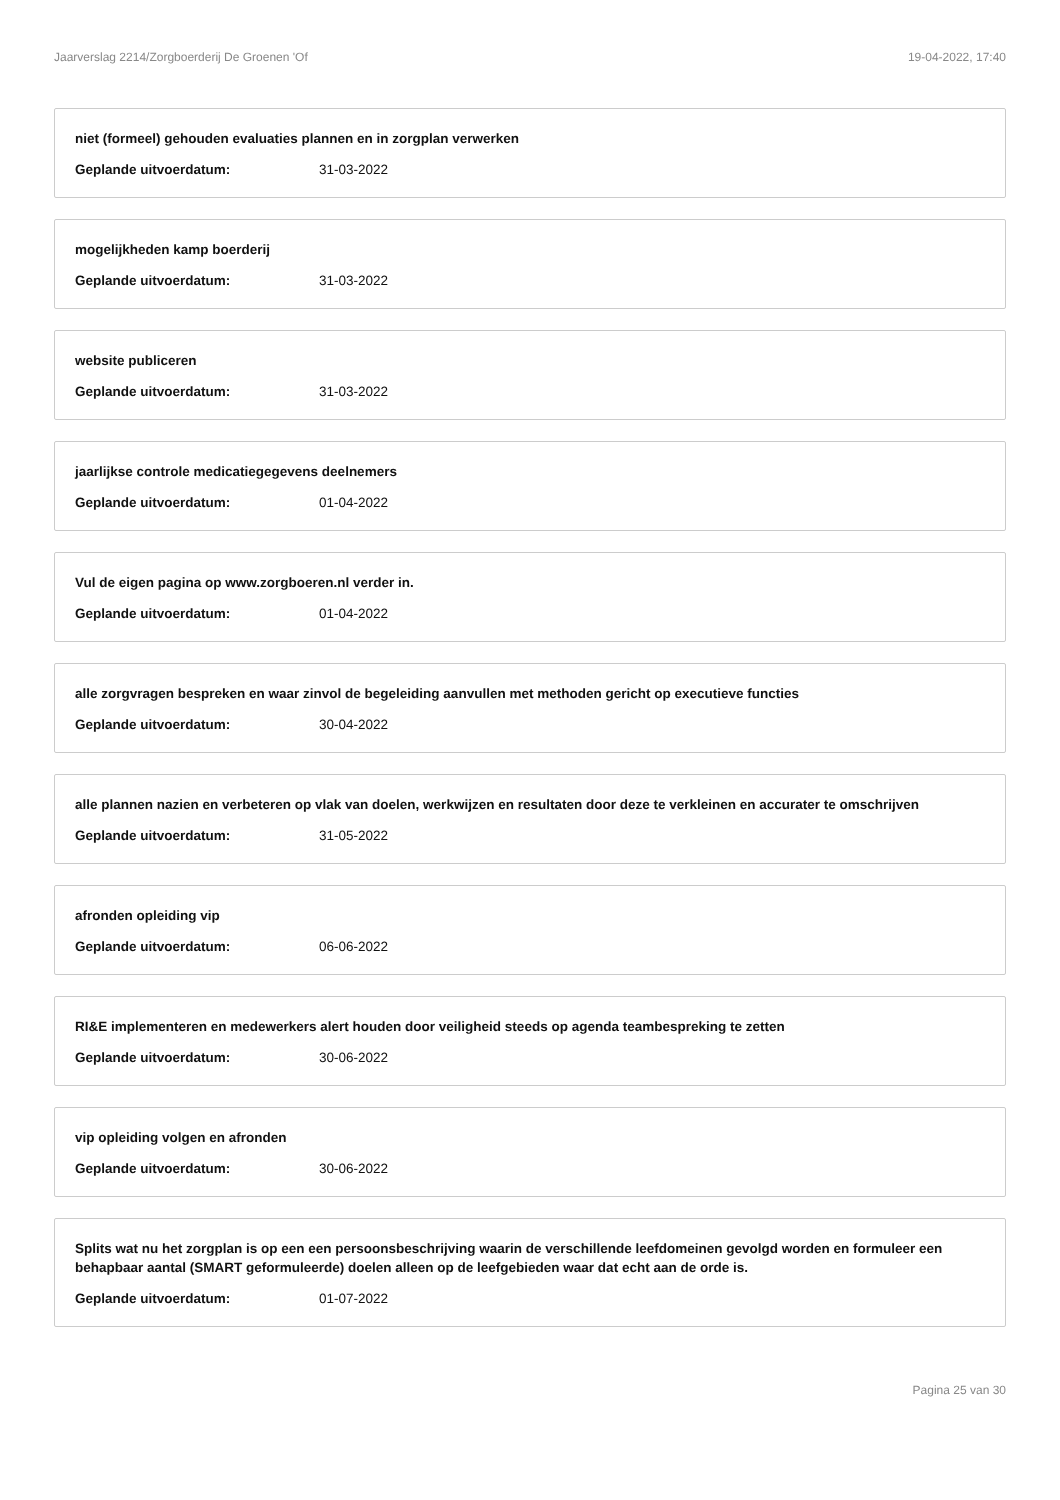Jaarverslag 2214/Zorgboerderij De Groenen 'Of 19-04-2022, 17:40
niet (formeel) gehouden evaluaties plannen en in zorgplan verwerken
Geplande uitvoerdatum: 31-03-2022
mogelijkheden kamp boerderij
Geplande uitvoerdatum: 31-03-2022
website publiceren
Geplande uitvoerdatum: 31-03-2022
jaarlijkse controle medicatiegegevens deelnemers
Geplande uitvoerdatum: 01-04-2022
Vul de eigen pagina op www.zorgboeren.nl verder in.
Geplande uitvoerdatum: 01-04-2022
alle zorgvragen bespreken en waar zinvol de begeleiding aanvullen met methoden gericht op executieve functies
Geplande uitvoerdatum: 30-04-2022
alle plannen nazien en verbeteren op vlak van doelen, werkwijzen en resultaten door deze te verkleinen en accurater te omschrijven
Geplande uitvoerdatum: 31-05-2022
afronden opleiding vip
Geplande uitvoerdatum: 06-06-2022
RI&E implementeren en medewerkers alert houden door veiligheid steeds op agenda teambespreking te zetten
Geplande uitvoerdatum: 30-06-2022
vip opleiding volgen en afronden
Geplande uitvoerdatum: 30-06-2022
Splits wat nu het zorgplan is op een een persoonsbeschrijving waarin de verschillende leefdomeinen gevolgd worden en formuleer een behapbaar aantal (SMART geformuleerde) doelen alleen op de leefgebieden waar dat echt aan de orde is.
Geplande uitvoerdatum: 01-07-2022
Pagina 25 van 30